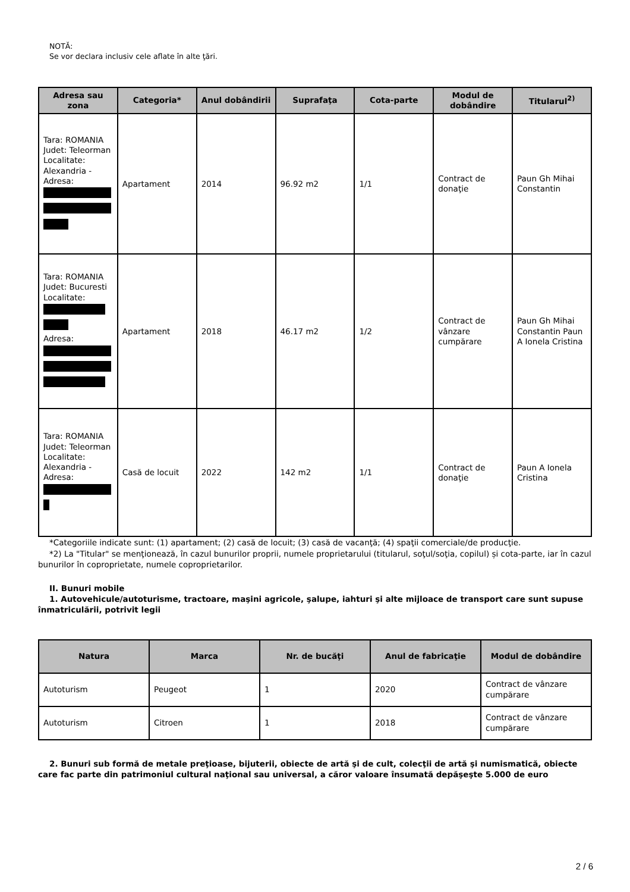NOTĂ:
Se vor declara inclusiv cele aflate în alte ţări.
| Adresa sau zona | Categoria* | Anul dobândirii | Suprafaţa | Cota-parte | Modul de dobândire | Titularul<sup>2)</sup> |
| --- | --- | --- | --- | --- | --- | --- |
| Tara: ROMANIA Judet: Teleorman Localitate: Alexandria - Adresa: | Apartament | 2014 | 96.92 m2 | 1/1 | Contract de donaţie | Paun Gh Mihai Constantin |
| Tara: ROMANIA Judet: Bucuresti Localitate: Adresa: | Apartament | 2018 | 46.17 m2 | 1/2 | Contract de vânzare cumpărare | Paun Gh Mihai Constantin Paun A Ionela Cristina |
| Tara: ROMANIA Judet: Teleorman Localitate: Alexandria - Adresa: | Casă de locuit | 2022 | 142 m2 | 1/1 | Contract de donaţie | Paun A Ionela Cristina |
*Categoriile indicate sunt: (1) apartament; (2) casă de locuit; (3) casă de vacanţă; (4) spaţii comerciale/de producţie.
*2) La "Titular" se menţionează, în cazul bunurilor proprii, numele proprietarului (titularul, soţul/soţia, copilul) și cota-parte, iar în cazul bunurilor în coproprietate, numele coproprietarilor.
II. Bunuri mobile
1. Autovehicule/autoturisme, tractoare, maşini agricole, şalupe, iahturi şi alte mijloace de transport care sunt supuse înmatriculării, potrivit legii
| Natura | Marca | Nr. de bucăţi | Anul de fabricaţie | Modul de dobândire |
| --- | --- | --- | --- | --- |
| Autoturism | Peugeot | 1 | 2020 | Contract de vânzare cumpărare |
| Autoturism | Citroen | 1 | 2018 | Contract de vânzare cumpărare |
2. Bunuri sub formă de metale preţioase, bijuterii, obiecte de artă şi de cult, colecţii de artă şi numismatică, obiecte care fac parte din patrimoniul cultural naţional sau universal, a căror valoare însumată depăşeşte 5.000 de euro
2 / 6